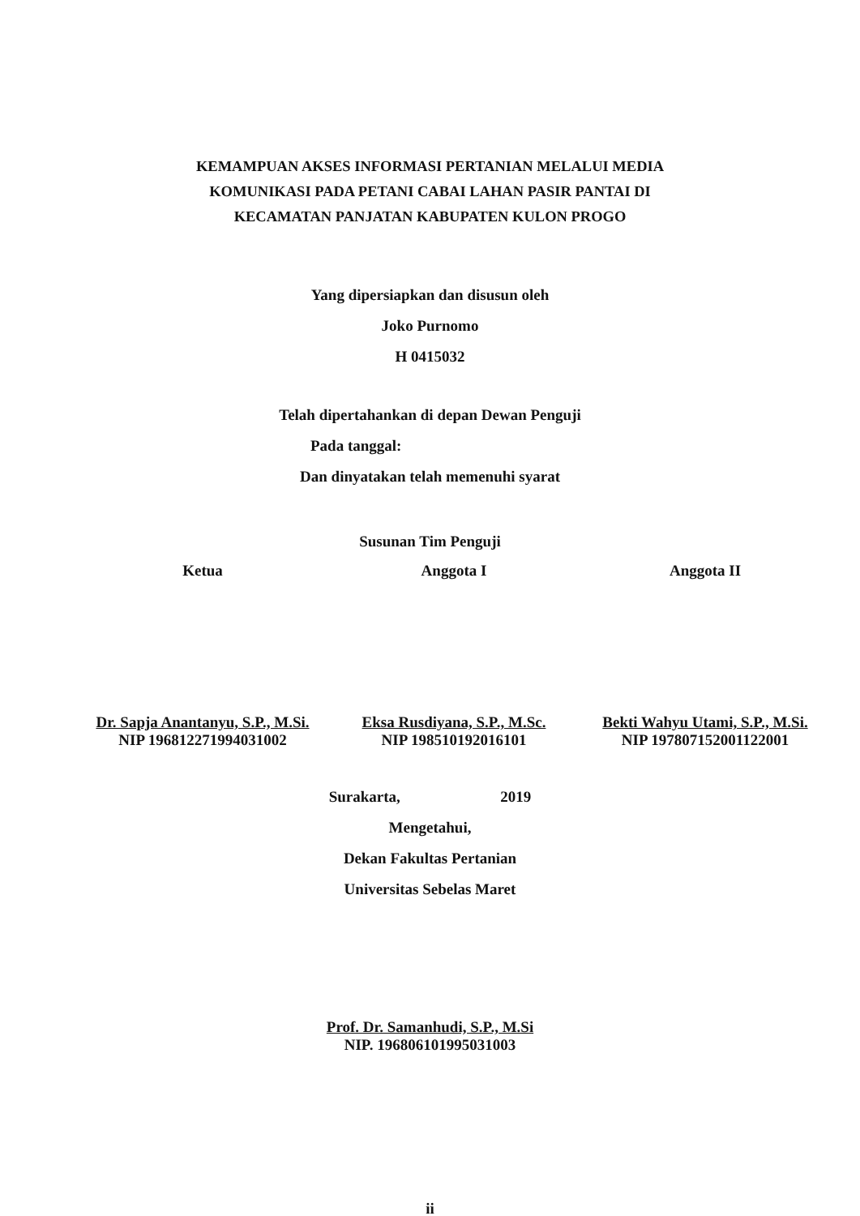KEMAMPUAN AKSES INFORMASI PERTANIAN MELALUI MEDIA
KOMUNIKASI PADA PETANI CABAI LAHAN PASIR PANTAI DI
KECAMATAN PANJATAN KABUPATEN KULON PROGO
Yang dipersiapkan dan disusun oleh
Joko Purnomo
H 0415032
Telah dipertahankan di depan Dewan Penguji
Pada tanggal:
Dan dinyatakan telah memenuhi syarat
Susunan Tim Penguji
Ketua
Dr. Sapja Anantanyu, S.P., M.Si.
NIP 196812271994031002
Anggota I
Eksa Rusdiyana, S.P., M.Sc.
NIP 198510192016101
Anggota II
Bekti Wahyu Utami, S.P., M.Si.
NIP 197807152001122001
Surakarta, 2019
Mengetahui,
Dekan Fakultas Pertanian
Universitas Sebelas Maret
Prof. Dr. Samanhudi, S.P., M.Si
NIP. 196806101995031003
ii